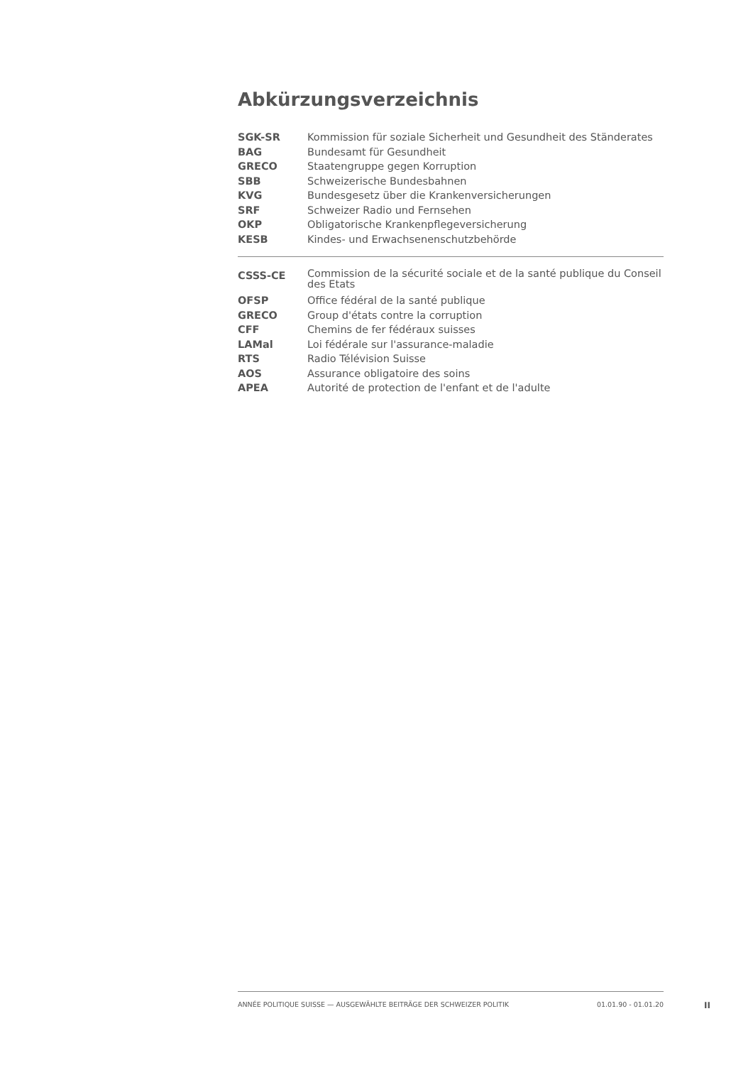Abkürzungsverzeichnis
| SGK-SR | Kommission für soziale Sicherheit und Gesundheit des Ständerates |
| BAG | Bundesamt für Gesundheit |
| GRECO | Staatengruppe gegen Korruption |
| SBB | Schweizerische Bundesbahnen |
| KVG | Bundesgesetz über die Krankenversicherungen |
| SRF | Schweizer Radio und Fernsehen |
| OKP | Obligatorische Krankenpflegeversicherung |
| KESB | Kindes- und Erwachsenenschutzbehörde |
| CSSS-CE | Commission de la sécurité sociale et de la santé publique du Conseil des Etats |
| OFSP | Office fédéral de la santé publique |
| GRECO | Group d'états contre la corruption |
| CFF | Chemins de fer fédéraux suisses |
| LAMal | Loi fédérale sur l'assurance-maladie |
| RTS | Radio Télévision Suisse |
| AOS | Assurance obligatoire des soins |
| APEA | Autorité de protection de l'enfant et de l'adulte |
ANNÉE POLITIQUE SUISSE — AUSGEWÄHLTE BEITRÄGE DER SCHWEIZER POLITIK 01.01.90 - 01.01.20
II